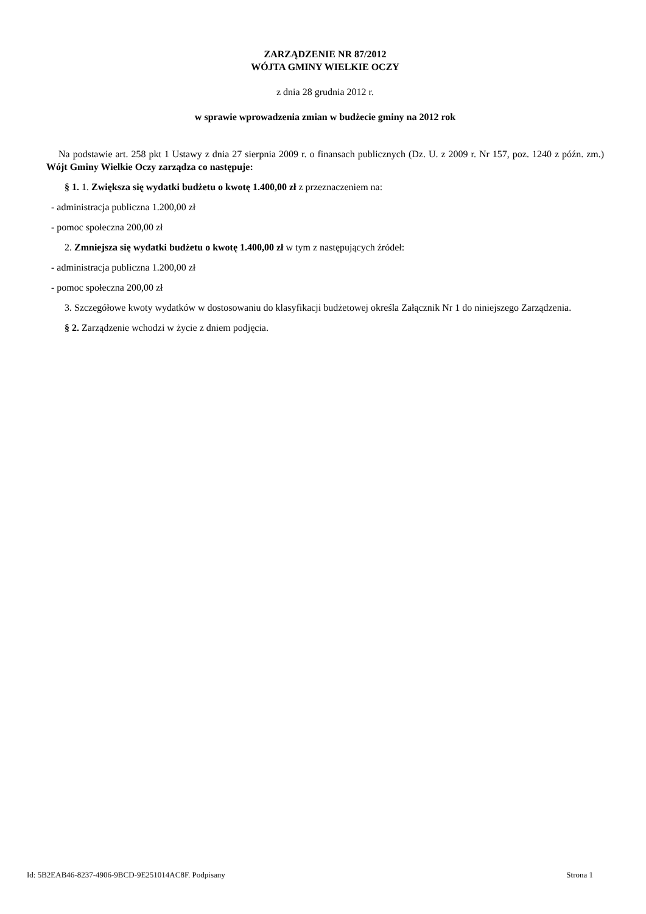ZARZĄDZENIE NR 87/2012
WÓJTA GMINY WIELKIE OCZY
z dnia 28 grudnia 2012 r.
w sprawie wprowadzenia zmian w budżecie gminy na 2012 rok
Na podstawie art. 258 pkt 1 Ustawy z dnia 27 sierpnia 2009 r. o finansach publicznych (Dz. U. z 2009 r. Nr 157, poz. 1240 z późn. zm.) Wójt Gminy Wielkie Oczy zarządza co następuje:
§ 1. 1. Zwiększa się wydatki budżetu o kwotę 1.400,00 zł z przeznaczeniem na:
- administracja publiczna 1.200,00 zł
- pomoc społeczna 200,00 zł
2. Zmniejsza się wydatki budżetu o kwotę 1.400,00 zł w tym z następujących źródeł:
- administracja publiczna 1.200,00 zł
- pomoc społeczna 200,00 zł
3. Szczegółowe kwoty wydatków w dostosowaniu do klasyfikacji budżetowej określa Załącznik Nr 1 do niniejszego Zarządzenia.
§ 2. Zarządzenie wchodzi w życie z dniem podjęcia.
Id: 5B2EAB46-8237-4906-9BCD-9E251014AC8F. Podpisany Strona 1